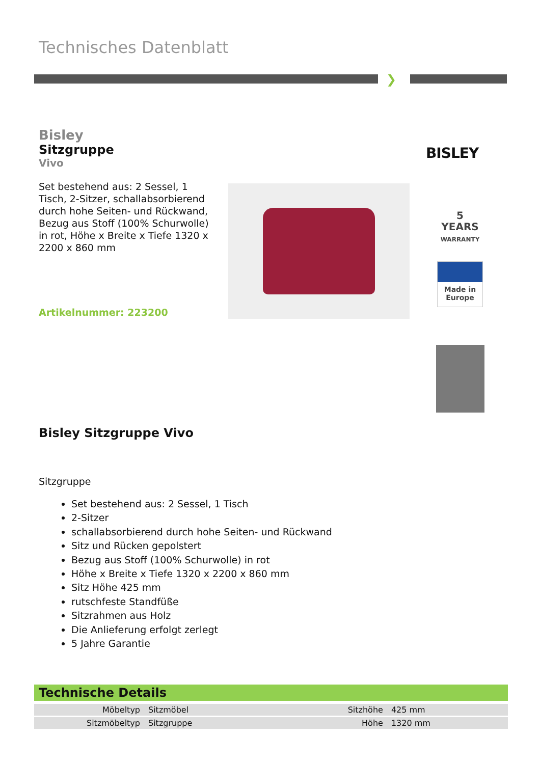Technisches Datenblatt
❯
Bisley
Sitzgruppe
Vivo
Set bestehend aus: 2 Sessel, 1 Tisch, 2-Sitzer, schallabsorbierend durch hohe Seiten- und Rückwand, Bezug aus Stoff (100% Schurwolle) in rot, Höhe x Breite x Tiefe 1320 x 2200 x 860 mm
Artikelnummer: 223200
BISLEY
5
YEARS
WARRANTY
Made in
Europe
Bisley Sitzgruppe Vivo
Sitzgruppe
Set bestehend aus: 2 Sessel, 1 Tisch
2-Sitzer
schallabsorbierend durch hohe Seiten- und Rückwand
Sitz und Rücken gepolstert
Bezug aus Stoff (100% Schurwolle) in rot
Höhe x Breite x Tiefe 1320 x 2200 x 860 mm
Sitz Höhe 425 mm
rutschfeste Standfüße
Sitzrahmen aus Holz
Die Anlieferung erfolgt zerlegt
5 Jahre Garantie
Technische Details
| Möbeltyp | Sitzmöbel | Sitzhöhe | 425 mm |
| Sitzmöbeltyp | Sitzgruppe | Höhe | 1320 mm |